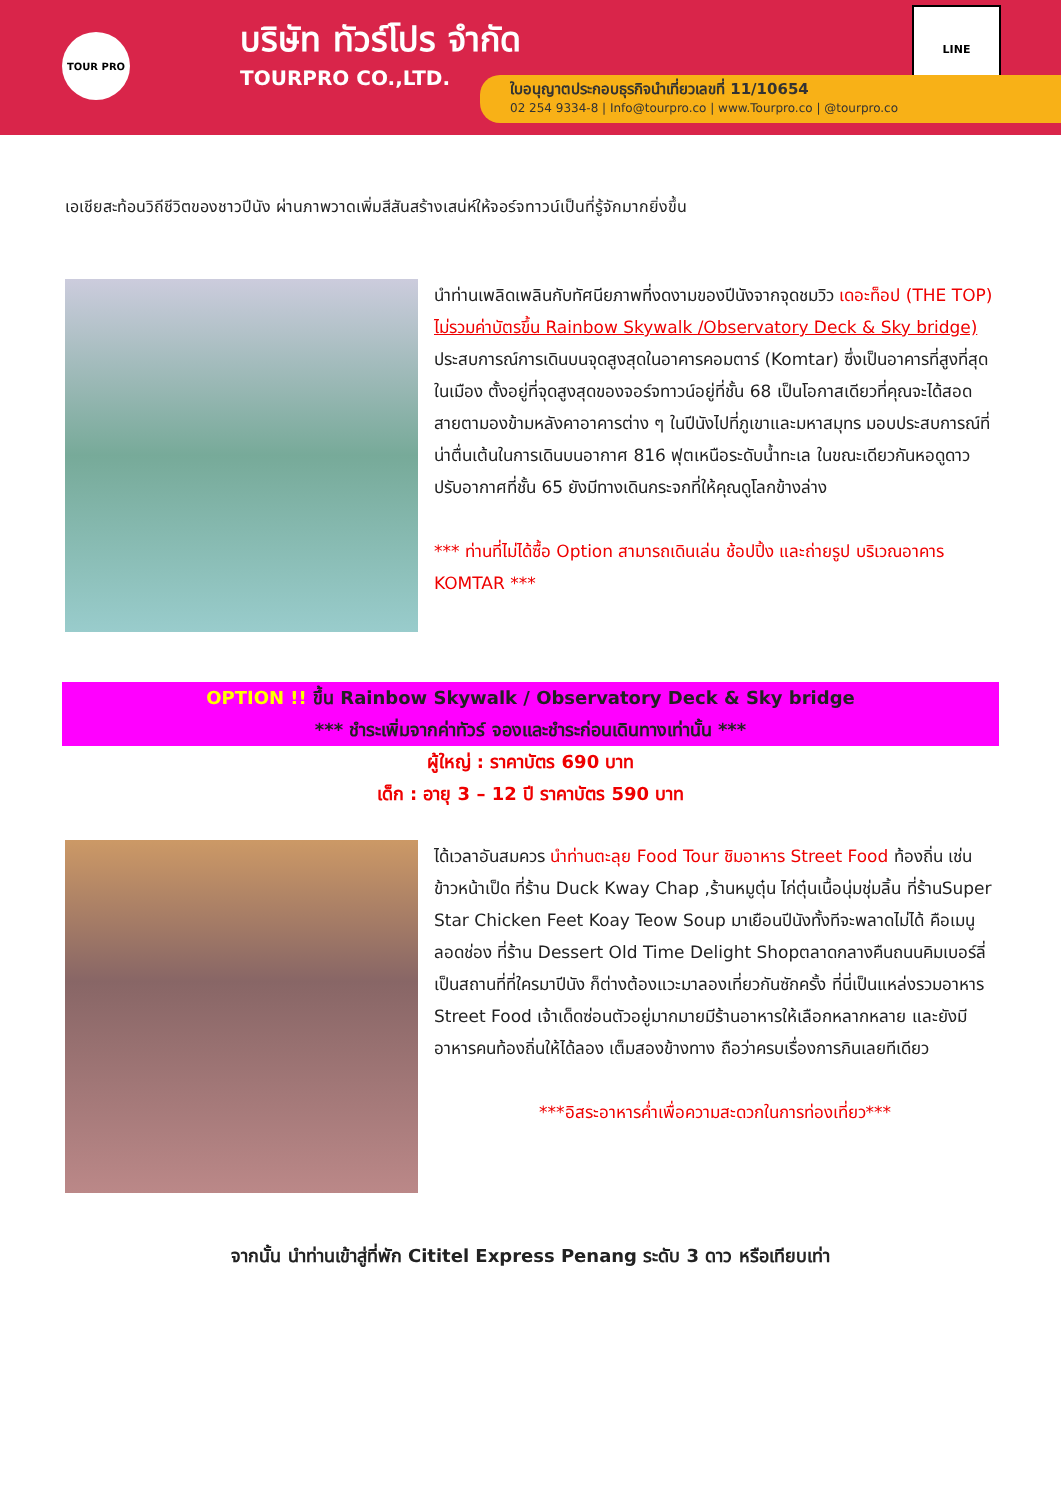TOUR PRO
บริษัท ทัวร์โปร จำกัด
TOURPRO CO.,LTD.
LINE
ใบอนุญาตประกอบธุรกิจนำเที่ยวเลขที่ 11/10654
02 254 9334-8 | Info@tourpro.co | www.Tourpro.co | @tourpro.co
เอเชียสะท้อนวิถีชีวิตของชาวปีนัง ผ่านภาพวาดเพิ่มสีสันสร้างเสน่ห์ให้จอร์จทาวน์เป็นที่รู้จักมากยิ่งขึ้น
นำท่านเพลิดเพลินกับทัศนียภาพที่งดงามของปีนังจากจุดชมวิว เดอะท็อป (THE TOP) ไม่รวมค่าบัตรขึ้น Rainbow Skywalk /Observatory Deck & Sky bridge) ประสบการณ์การเดินบนจุดสูงสุดในอาคารคอมตาร์ (Komtar) ซึ่งเป็นอาคารที่สูงที่สุดในเมือง ตั้งอยู่ที่จุดสูงสุดของจอร์จทาวน์อยู่ที่ชั้น 68 เป็นโอกาสเดียวที่คุณจะได้สอดสายตามองข้ามหลังคาอาคารต่าง ๆ ในปีนังไปที่ภูเขาและมหาสมุทร มอบประสบการณ์ที่น่าตื่นเต้นในการเดินบนอากาศ 816 ฟุตเหนือระดับน้ำทะเล ในขณะเดียวกันหอดูดาวปรับอากาศที่ชั้น 65 ยังมีทางเดินกระจกที่ให้คุณดูโลกข้างล่าง
*** ท่านที่ไม่ได้ซื้อ Option สามารถเดินเล่น ช้อปปิ้ง และถ่ายรูป บริเวณอาคาร KOMTAR ***
OPTION !! ขึ้น Rainbow Skywalk / Observatory Deck & Sky bridge
*** ชำระเพิ่มจากค่าทัวร์ จองและชำระก่อนเดินทางเท่านั้น ***
ผู้ใหญ่ : ราคาบัตร 690 บาท
เด็ก : อายุ 3 – 12 ปี ราคาบัตร 590 บาท
ได้เวลาอันสมควร นำท่านตะลุย Food Tour ชิมอาหาร Street Food ท้องถิ่น เช่นข้าวหน้าเป็ด ที่ร้าน Duck Kway Chap ,ร้านหมูตุ๋น ไก่ตุ๋นเนื้อนุ่มชุ่มลิ้น ที่ร้านSuper Star Chicken Feet Koay Teow Soup มาเยือนปีนังทั้งทีจะพลาดไม่ได้ คือเมนู ลอดช่อง ที่ร้าน Dessert Old Time Delight Shopตลาดกลางคืนถนนคิมเบอร์ลี่ เป็นสถานที่ที่ใครมาปีนัง ก็ต่างต้องแวะมาลองเที่ยวกันซักครั้ง ที่นี่เป็นแหล่งรวมอาหาร Street Food เจ้าเด็ดซ่อนตัวอยู่มากมายมีร้านอาหารให้เลือกหลากหลาย และยังมีอาหารคนท้องถิ่นให้ได้ลอง เต็มสองข้างทาง ถือว่าครบเรื่องการกินเลยทีเดียว
***อิสระอาหารค่ำเพื่อความสะดวกในการท่องเที่ยว***
จากนั้น นำท่านเข้าสู่ที่พัก Cititel Express Penang ระดับ 3 ดาว หรือเทียบเท่า